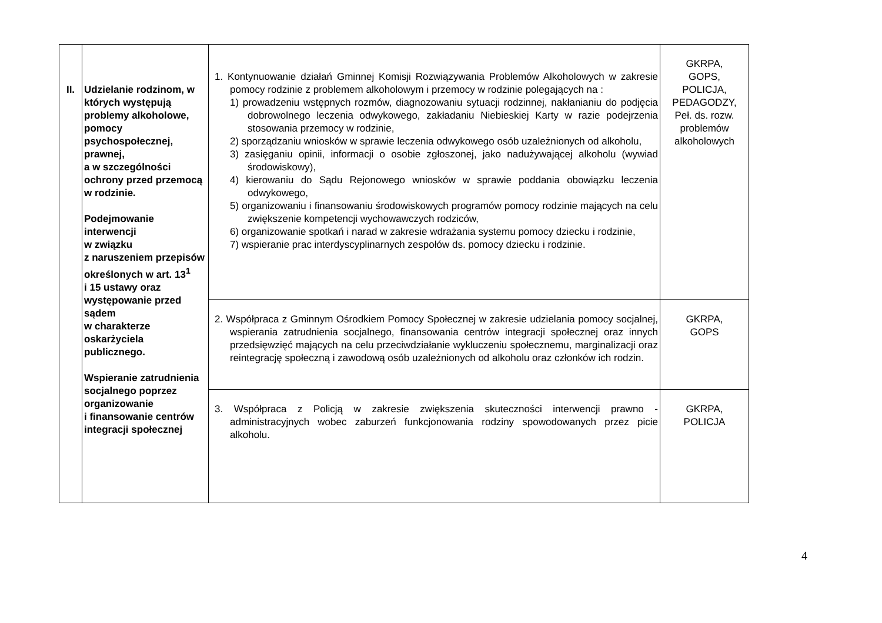| II. | Udzielanie rodzinom, w których występują problemy alkoholowe, pomocy psychospołecznej, prawnej, a w szczególności ochrony przed przemocą w rodzinie. Podejmowanie interwencji w związku z naruszeniem przepisów określonych w art. 13<sup>1</sup> i 15 ustawy oraz występowanie przed sądem w charakterze oskarżyciela publicznego. Wspieranie zatrudnienia socjalnego poprzez organizowanie i finansowanie centrów integracji społecznej | 1. Kontynuowanie działań Gminnej Komisji Rozwiązywania Problemów Alkoholowych w zakresie pomocy rodzinie z problemem alkoholowym i przemocy w rodzinie polegających na : 1) prowadzeniu wstępnych rozmów, diagnozowaniu sytuacji rodzinnej, nakłanianiu do podjęcia dobrowolnego leczenia odwykowego, zakładaniu Niebieskiej Karty w razie podejrzenia stosowania przemocy w rodzinie, 2) sporządzaniu wniosków w sprawie leczenia odwykowego osób uzależnionych od alkoholu, 3) zasięganiu opinii, informacji o osobie zgłoszonej, jako nadużywającej alkoholu (wywiad środowiskowy), 4) kierowaniu do Sądu Rejonowego wniosków w sprawie poddania obowiązku leczenia odwykowego, 5) organizowaniu i finansowaniu środowiskowych programów pomocy rodzinie mających na celu zwiększenie kompetencji wychowawczych rodziców, 6) organizowanie spotkań i narad w zakresie wdrażania systemu pomocy dziecku i rodzinie, 7) wspieranie prac interdyscyplinarnych zespołów ds. pomocy dziecku i rodzinie. | GKRPA, GOPS, POLICJA, PEDAGODZY, Peł. ds. rozw. problemów alkoholowych |
| | | 2. Współpraca z Gminnym Ośrodkiem Pomocy Społecznej w zakresie udzielania pomocy socjalnej, wspierania zatrudnienia socjalnego, finansowania centrów integracji społecznej oraz innych przedsięwzięć mających na celu przeciwdziałanie wykluczeniu społecznemu, marginalizacji oraz reintegrację społeczną i zawodową osób uzależnionych od alkoholu oraz członków ich rodzin. | GKRPA, GOPS |
| | | 3. Współpraca z Policją w zakresie zwiększenia skuteczności interwencji prawno - administracyjnych wobec zaburzeń funkcjonowania rodziny spowodowanych przez picie alkoholu. | GKRPA, POLICJA |
4